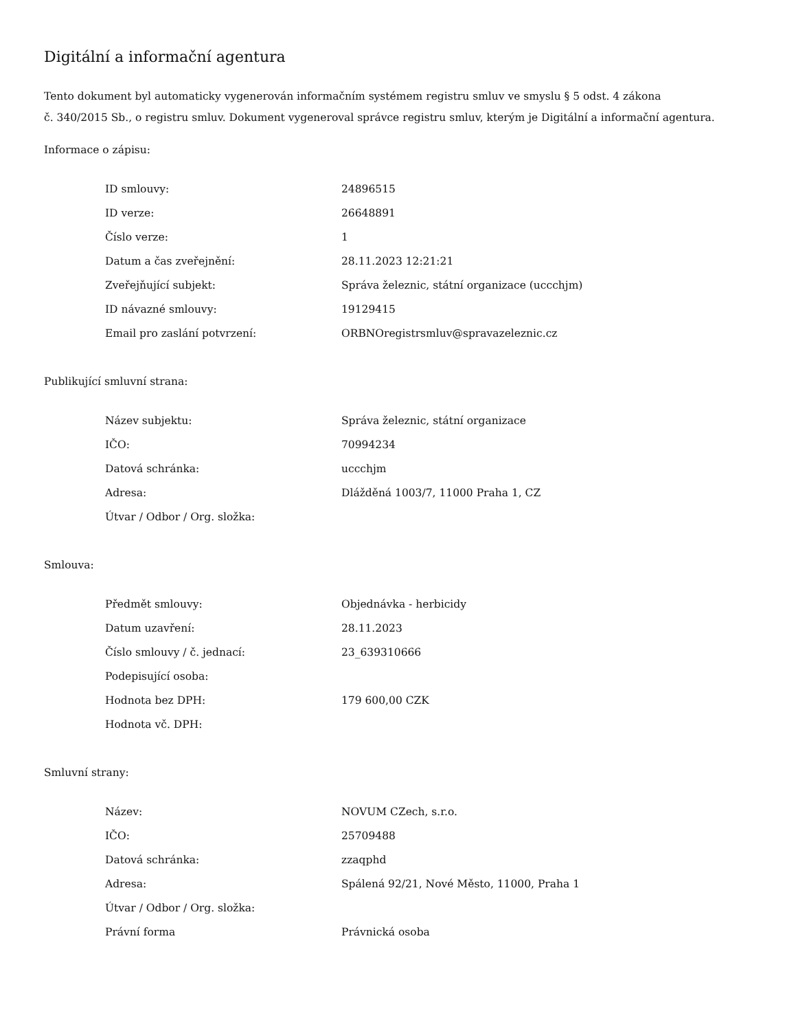Digitální a informační agentura
Tento dokument byl automaticky vygenerován informačním systémem registru smluv ve smyslu § 5 odst. 4 zákona
č. 340/2015 Sb., o registru smluv. Dokument vygeneroval správce registru smluv, kterým je Digitální a informační agentura.
Informace o zápisu:
| ID smlouvy: | 24896515 |
| ID verze: | 26648891 |
| Číslo verze: | 1 |
| Datum a čas zveřejnění: | 28.11.2023 12:21:21 |
| Zveřejňující subjekt: | Správa železnic, státní organizace (uccchjm) |
| ID návazné smlouvy: | 19129415 |
| Email pro zaslání potvrzení: | ORBNOregistrsmluv@spravazeleznic.cz |
Publikující smluvní strana:
| Název subjektu: | Správa železnic, státní organizace |
| IČO: | 70994234 |
| Datová schránka: | uccchjm |
| Adresa: | Dlážděná 1003/7, 11000 Praha 1, CZ |
| Útvar / Odbor / Org. složka: | |
Smlouva:
| Předmět smlouvy: | Objednávka - herbicidy |
| Datum uzavření: | 28.11.2023 |
| Číslo smlouvy / č. jednací: | 23_639310666 |
| Podepisující osoba: | |
| Hodnota bez DPH: | 179 600,00 CZK |
| Hodnota vč. DPH: | |
Smluvní strany:
| Název: | NOVUM CZech, s.r.o. |
| IČO: | 25709488 |
| Datová schránka: | zzaqphd |
| Adresa: | Spálená 92/21, Nové Město, 11000, Praha 1 |
| Útvar / Odbor / Org. složka: | |
| Právní forma | Právnická osoba |